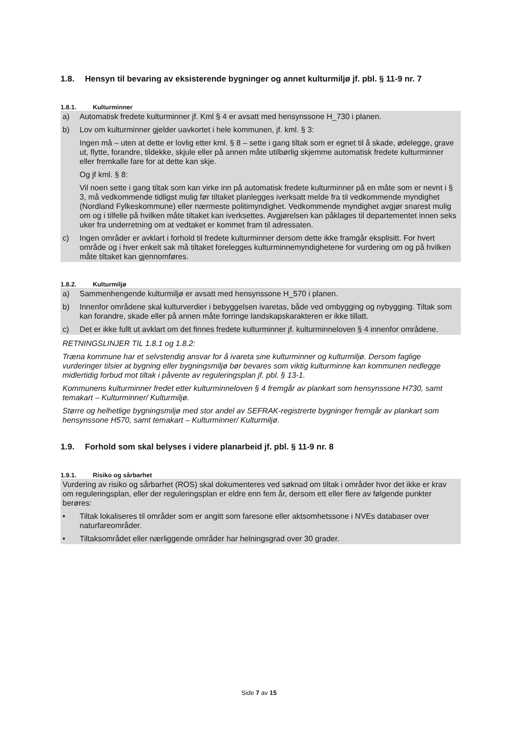1.8. Hensyn til bevaring av eksisterende bygninger og annet kulturmiljø jf. pbl. § 11-9 nr. 7
1.8.1. Kulturminner
a) Automatisk fredete kulturminner jf. Kml § 4 er avsatt med hensynssone H_730 i planen.
b) Lov om kulturminner gjelder uavkortet i hele kommunen, jf. kml. § 3:
Ingen må – uten at dette er lovlig etter kml. § 8 – sette i gang tiltak som er egnet til å skade, ødelegge, grave ut, flytte, forandre, tildekke, skjule eller på annen måte utilbørlig skjemme automatisk fredete kulturminner eller fremkalle fare for at dette kan skje.
Og jf kml. § 8:
Vil noen sette i gang tiltak som kan virke inn på automatisk fredete kulturminner på en måte som er nevnt i § 3, må vedkommende tidligst mulig før tiltaket planlegges iverksatt melde fra til vedkommende myndighet (Nordland Fylkeskommune) eller nærmeste politimyndighet. Vedkommende myndighet avgjør snarest mulig om og i tilfelle på hvilken måte tiltaket kan iverksettes. Avgjørelsen kan påklages til departementet innen seks uker fra underretning om at vedtaket er kommet fram til adressaten.
c) Ingen områder er avklart i forhold til fredete kulturminner dersom dette ikke framgår eksplisitt. For hvert område og i hver enkelt sak må tiltaket forelegges kulturminnemyndighetene for vurdering om og på hvilken måte tiltaket kan gjennomføres.
1.8.2. Kulturmiljø
a) Sammenhengende kulturmiljø er avsatt med hensynssone H_570 i planen.
b) Innenfor områdene skal kulturverdier i bebyggelsen ivaretas, både ved ombygging og nybygging. Tiltak som kan forandre, skade eller på annen måte forringe landskapskarakteren er ikke tillatt.
c) Det er ikke fullt ut avklart om det finnes fredete kulturminner jf. kulturminneloven § 4 innenfor områdene.
RETNINGSLINJER TIL 1.8.1 og 1.8.2:
Træna kommune har et selvstendig ansvar for å ivareta sine kulturminner og kulturmiljø. Dersom faglige vurderinger tilsier at bygning eller bygningsmiljø bør bevares som viktig kulturminne kan kommunen nedlegge midlertidig forbud mot tiltak i påvente av reguleringsplan jf. pbl. § 13-1.
Kommunens kulturminner fredet etter kulturminneloven § 4 fremgår av plankart som hensynssone H730, samt temakart – Kulturminner/ Kulturmiljø.
Større og helhetlige bygningsmiljø med stor andel av SEFRAK-registrerte bygninger fremgår av plankart som hensynssone H570, samt temakart – Kulturminner/ Kulturmiljø.
1.9. Forhold som skal belyses i videre planarbeid jf. pbl. § 11-9 nr. 8
1.9.1. Risiko og sårbarhet
Vurdering av risiko og sårbarhet (ROS) skal dokumenteres ved søknad om tiltak i områder hvor det ikke er krav om reguleringsplan, eller der reguleringsplan er eldre enn fem år, dersom ett eller flere av følgende punkter berøres:
• Tiltak lokaliseres til områder som er angitt som faresone eller aktsomhetssone i NVEs databaser over naturfareområder.
• Tiltaksområdet eller nærliggende områder har helningsgrad over 30 grader.
Side 7 av 15